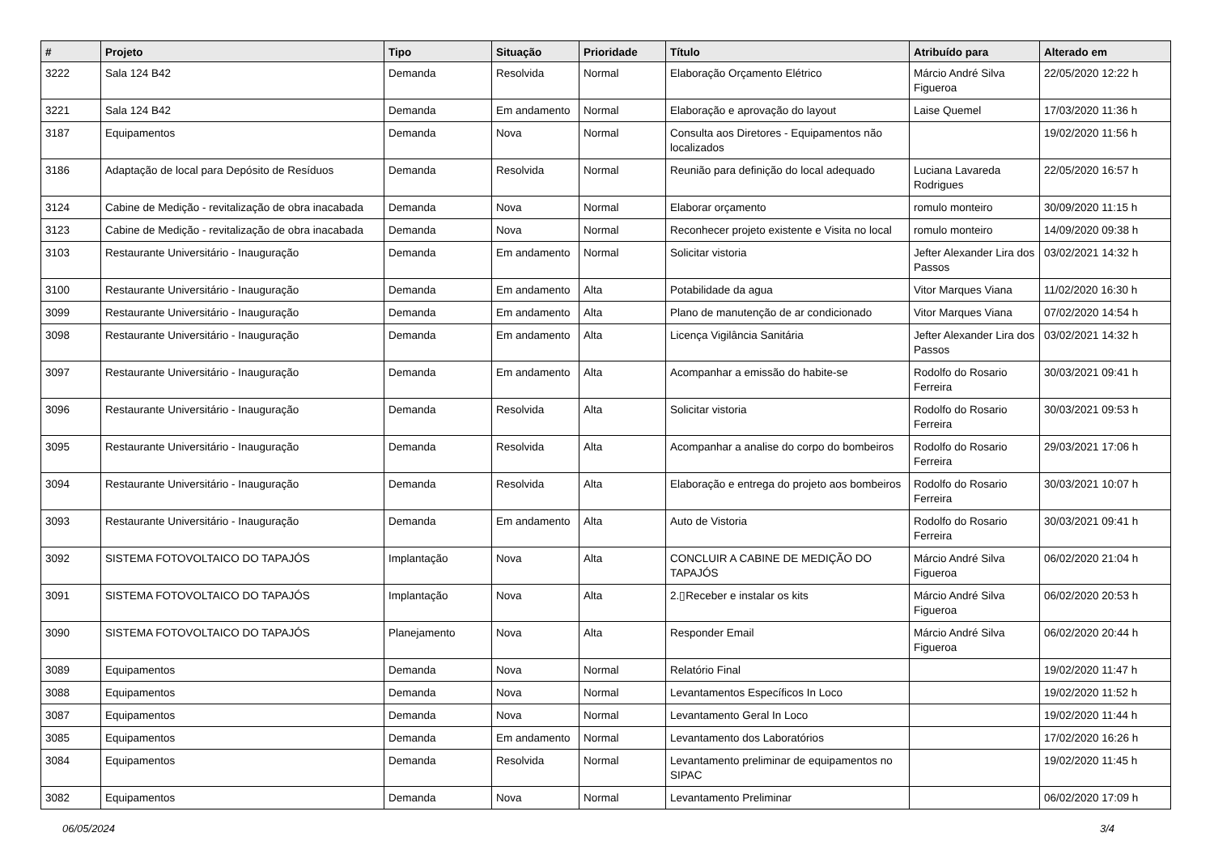| # | Projeto | Tipo | Situação | Prioridade | Título | Atribuído para | Alterado em |
| --- | --- | --- | --- | --- | --- | --- | --- |
| 3222 | Sala 124 B42 | Demanda | Resolvida | Normal | Elaboração Orçamento Elétrico | Márcio André Silva Figueroa | 22/05/2020 12:22 h |
| 3221 | Sala 124 B42 | Demanda | Em andamento | Normal | Elaboração e aprovação do layout | Laise Quemel | 17/03/2020 11:36 h |
| 3187 | Equipamentos | Demanda | Nova | Normal | Consulta aos Diretores - Equipamentos não localizados | | 19/02/2020 11:56 h |
| 3186 | Adaptação de local para Depósito de Resíduos | Demanda | Resolvida | Normal | Reunião para definição do local adequado | Luciana Lavareda Rodrigues | 22/05/2020 16:57 h |
| 3124 | Cabine de Medição - revitalização de obra inacabada | Demanda | Nova | Normal | Elaborar orçamento | romulo monteiro | 30/09/2020 11:15 h |
| 3123 | Cabine de Medição - revitalização de obra inacabada | Demanda | Nova | Normal | Reconhecer projeto existente e Visita no local | romulo monteiro | 14/09/2020 09:38 h |
| 3103 | Restaurante Universitário - Inauguração | Demanda | Em andamento | Normal | Solicitar vistoria | Jefter Alexander Lira dos Passos | 03/02/2021 14:32 h |
| 3100 | Restaurante Universitário - Inauguração | Demanda | Em andamento | Alta | Potabilidade da agua | Vitor Marques Viana | 11/02/2020 16:30 h |
| 3099 | Restaurante Universitário - Inauguração | Demanda | Em andamento | Alta | Plano de manutenção de ar condicionado | Vitor Marques Viana | 07/02/2020 14:54 h |
| 3098 | Restaurante Universitário - Inauguração | Demanda | Em andamento | Alta | Licença Vigilância Sanitária | Jefter Alexander Lira dos Passos | 03/02/2021 14:32 h |
| 3097 | Restaurante Universitário - Inauguração | Demanda | Em andamento | Alta | Acompanhar a emissão do habite-se | Rodolfo do Rosario Ferreira | 30/03/2021 09:41 h |
| 3096 | Restaurante Universitário - Inauguração | Demanda | Resolvida | Alta | Solicitar vistoria | Rodolfo do Rosario Ferreira | 30/03/2021 09:53 h |
| 3095 | Restaurante Universitário - Inauguração | Demanda | Resolvida | Alta | Acompanhar a analise do corpo do bombeiros | Rodolfo do Rosario Ferreira | 29/03/2021 17:06 h |
| 3094 | Restaurante Universitário - Inauguração | Demanda | Resolvida | Alta | Elaboração e entrega do projeto aos bombeiros | Rodolfo do Rosario Ferreira | 30/03/2021 10:07 h |
| 3093 | Restaurante Universitário - Inauguração | Demanda | Em andamento | Alta | Auto de Vistoria | Rodolfo do Rosario Ferreira | 30/03/2021 09:41 h |
| 3092 | SISTEMA FOTOVOLTAICO DO TAPAJÓS | Implantação | Nova | Alta | CONCLUIR A CABINE DE MEDIÇÃO DO TAPAJÓS | Márcio André Silva Figueroa | 06/02/2020 21:04 h |
| 3091 | SISTEMA FOTOVOLTAICO DO TAPAJÓS | Implantação | Nova | Alta | 2.▯Receber e instalar os kits | Márcio André Silva Figueroa | 06/02/2020 20:53 h |
| 3090 | SISTEMA FOTOVOLTAICO DO TAPAJÓS | Planejamento | Nova | Alta | Responder Email | Márcio André Silva Figueroa | 06/02/2020 20:44 h |
| 3089 | Equipamentos | Demanda | Nova | Normal | Relatório Final | | 19/02/2020 11:47 h |
| 3088 | Equipamentos | Demanda | Nova | Normal | Levantamentos Específicos In Loco | | 19/02/2020 11:52 h |
| 3087 | Equipamentos | Demanda | Nova | Normal | Levantamento Geral In Loco | | 19/02/2020 11:44 h |
| 3085 | Equipamentos | Demanda | Em andamento | Normal | Levantamento dos Laboratórios | | 17/02/2020 16:26 h |
| 3084 | Equipamentos | Demanda | Resolvida | Normal | Levantamento preliminar de equipamentos no SIPAC | | 19/02/2020 11:45 h |
| 3082 | Equipamentos | Demanda | Nova | Normal | Levantamento Preliminar | | 06/02/2020 17:09 h |
06/05/2024 3/4